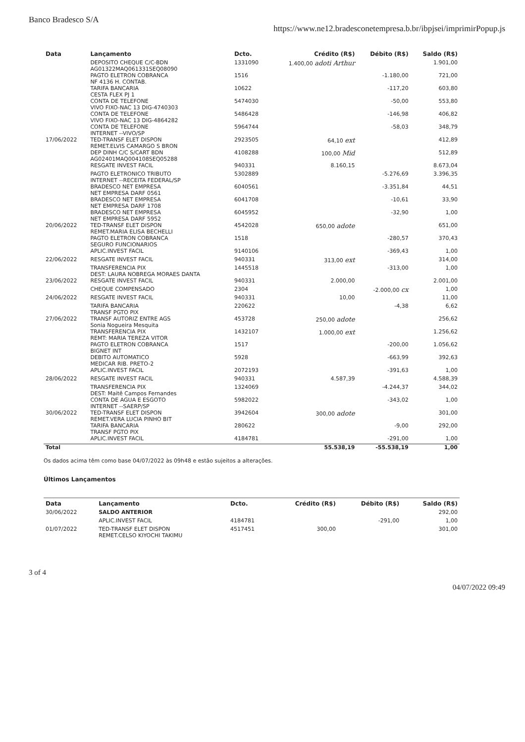Banco Bradesco S/A https://www.ne12.bradesconetempresa.b.br/ibpjsei/imprimirPopup.js
| Data | Lançamento | Dcto. | Crédito (R$) | Débito (R$) | Saldo (R$) |
| --- | --- | --- | --- | --- | --- |
| | DEPOSITO CHEQUE C/C-BDN AG01322MAQ061331SEQ08090 | 1331090 | 1.400,00 adoti Arthur | | 1.901,00 |
| | PAGTO ELETRON COBRANCA NF 4136 H. CONTAB. | 1516 | | -1.180,00 | 721,00 |
| | TARIFA BANCARIA CESTA FLEX PJ 1 | 10622 | | -117,20 | 603,80 |
| | CONTA DE TELEFONE VIVO FIXO-NAC 13 DIG-4740303 | 5474030 | | -50,00 | 553,80 |
| | CONTA DE TELEFONE VIVO FIXO-NAC 13 DIG-4864282 | 5486428 | | -146,98 | 406,82 |
| | CONTA DE TELEFONE INTERNET --VIVO/SP | 5964744 | | -58,03 | 348,79 |
| 17/06/2022 | TED-TRANSF ELET DISPON REMET.ELVIS CAMARGO S BRON | 2923505 | 64,10 ext | | 412,89 |
| | DEP DINH C/C S/CART BDN AG02401MAQ004108SEQ05288 | 4108288 | 100,00 Mid | | 512,89 |
| | RESGATE INVEST FACIL | 940331 | 8.160,15 | | 8.673,04 |
| | PAGTO ELETRONICO TRIBUTO INTERNET --RECEITA FEDERAL/SP | 5302889 | | -5.276,69 | 3.396,35 |
| | BRADESCO NET EMPRESA NET EMPRESA DARF 0561 | 6040561 | | -3.351,84 | 44,51 |
| | BRADESCO NET EMPRESA NET EMPRESA DARF 1708 | 6041708 | | -10,61 | 33,90 |
| | BRADESCO NET EMPRESA NET EMPRESA DARF 5952 | 6045952 | | -32,90 | 1,00 |
| 20/06/2022 | TED-TRANSF ELET DISPON REMET.MARIA ELISA BECHELLI | 4542028 | 650,00 adote | | 651,00 |
| | PAGTO ELETRON COBRANCA SEGURO FUNCIONARIOS | 1518 | | -280,57 | 370,43 |
| | APLIC.INVEST FACIL | 9140106 | | -369,43 | 1,00 |
| 22/06/2022 | RESGATE INVEST FACIL | 940331 | 313,00 ext | | 314,00 |
| | TRANSFERENCIA PIX DEST: LAURA NOBREGA MORAES DANTA | 1445518 | | -313,00 | 1,00 |
| 23/06/2022 | RESGATE INVEST FACIL | 940331 | 2.000,00 | | 2.001,00 |
| | CHEQUE COMPENSADO | 2304 | | -2.000,00 cx | 1,00 |
| 24/06/2022 | RESGATE INVEST FACIL | 940331 | 10,00 | | 11,00 |
| | TARIFA BANCARIA TRANSF PGTO PIX | 220622 | | -4,38 | 6,62 |
| 27/06/2022 | TRANSF AUTORIZ ENTRE AGS Sonia Nogueira Mesquita | 453728 | 250,00 adote | | 256,62 |
| | TRANSFERENCIA PIX REMT: MARIA TEREZA VITOR | 1432107 | 1.000,00 ext | | 1.256,62 |
| | PAGTO ELETRON COBRANCA BIGNET INT | 1517 | | -200,00 | 1.056,62 |
| | DEBITO AUTOMATICO MEDICAR RIB. PRETO-2 | 5928 | | -663,99 | 392,63 |
| | APLIC.INVEST FACIL | 2072193 | | -391,63 | 1,00 |
| 28/06/2022 | RESGATE INVEST FACIL | 940331 | 4.587,39 | | 4.588,39 |
| | TRANSFERENCIA PIX DEST: Maitê Campos Fernandes | 1324069 | | -4.244,37 | 344,02 |
| | CONTA DE AGUA E ESGOTO INTERNET --SAERP/SP | 5982022 | | -343,02 | 1,00 |
| 30/06/2022 | TED-TRANSF ELET DISPON REMET.VERA LUCIA PINHO BIT | 3942604 | 300,00 adote | | 301,00 |
| | TARIFA BANCARIA TRANSF PGTO PIX | 280622 | | -9,00 | 292,00 |
| | APLIC.INVEST FACIL | 4184781 | | -291,00 | 1,00 |
| Total | | | 55.538,19 | -55.538,19 | 1,00 |
Os dados acima têm como base 04/07/2022 às 09h48 e estão sujeitos a alterações.
Últimos Lançamentos
| Data | Lançamento | Dcto. | Crédito (R$) | Débito (R$) | Saldo (R$) |
| --- | --- | --- | --- | --- | --- |
| 30/06/2022 | SALDO ANTERIOR | | | | 292,00 |
| | APLIC.INVEST FACIL | 4184781 | | -291,00 | 1,00 |
| 01/07/2022 | TED-TRANSF ELET DISPON REMET.CELSO KIYOCHI TAKIMU | 4517451 | 300,00 | | 301,00 |
3 of 4 04/07/2022 09:49